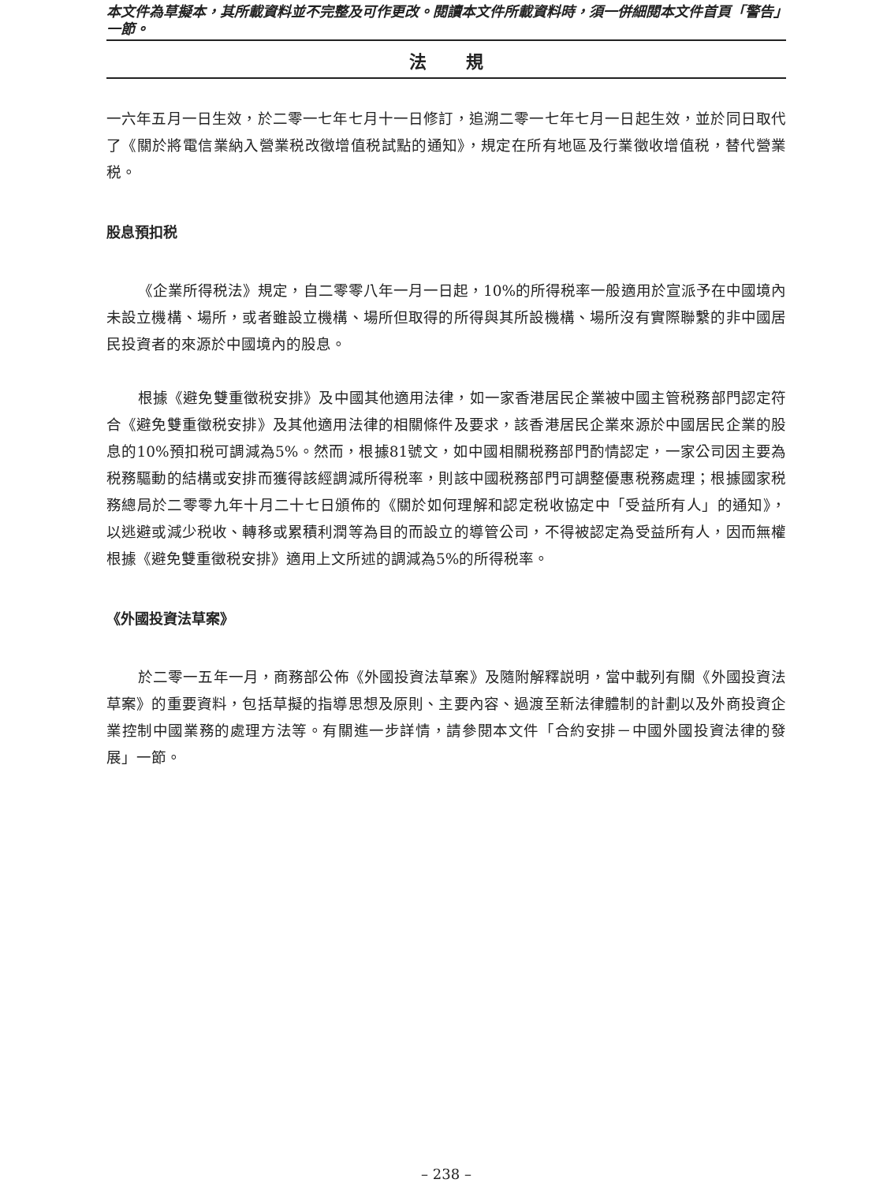本文件為草擬本，其所載資料並不完整及可作更改。閱讀本文件所載資料時，須一併細閱本文件首頁「警告」一節。
法規
一六年五月一日生效，於二零一七年七月十一日修訂，追溯二零一七年七月一日起生效，並於同日取代了《關於將電信業納入營業税改徵增值税試點的通知》，規定在所有地區及行業徵收增值税，替代營業税。
股息預扣税
《企業所得税法》規定，自二零零八年一月一日起，10%的所得税率一般適用於宣派予在中國境內未設立機構、場所，或者雖設立機構、場所但取得的所得與其所設機構、場所沒有實際聯繫的非中國居民投資者的來源於中國境內的股息。
根據《避免雙重徵税安排》及中國其他適用法律，如一家香港居民企業被中國主管税務部門認定符合《避免雙重徵税安排》及其他適用法律的相關條件及要求，該香港居民企業來源於中國居民企業的股息的10%預扣税可調減為5%。然而，根據81號文，如中國相關税務部門酌情認定，一家公司因主要為税務驅動的結構或安排而獲得該經調減所得税率，則該中國税務部門可調整優惠税務處理；根據國家税務總局於二零零九年十月二十七日頒佈的《關於如何理解和認定税收協定中「受益所有人」的通知》，以逃避或減少税收、轉移或累積利潤等為目的而設立的導管公司，不得被認定為受益所有人，因而無權根據《避免雙重徵税安排》適用上文所述的調減為5%的所得税率。
《外國投資法草案》
於二零一五年一月，商務部公佈《外國投資法草案》及隨附解釋説明，當中載列有關《外國投資法草案》的重要資料，包括草擬的指導思想及原則、主要內容、過渡至新法律體制的計劃以及外商投資企業控制中國業務的處理方法等。有關進一步詳情，請參閱本文件「合約安排－中國外國投資法律的發展」一節。
– 238 –